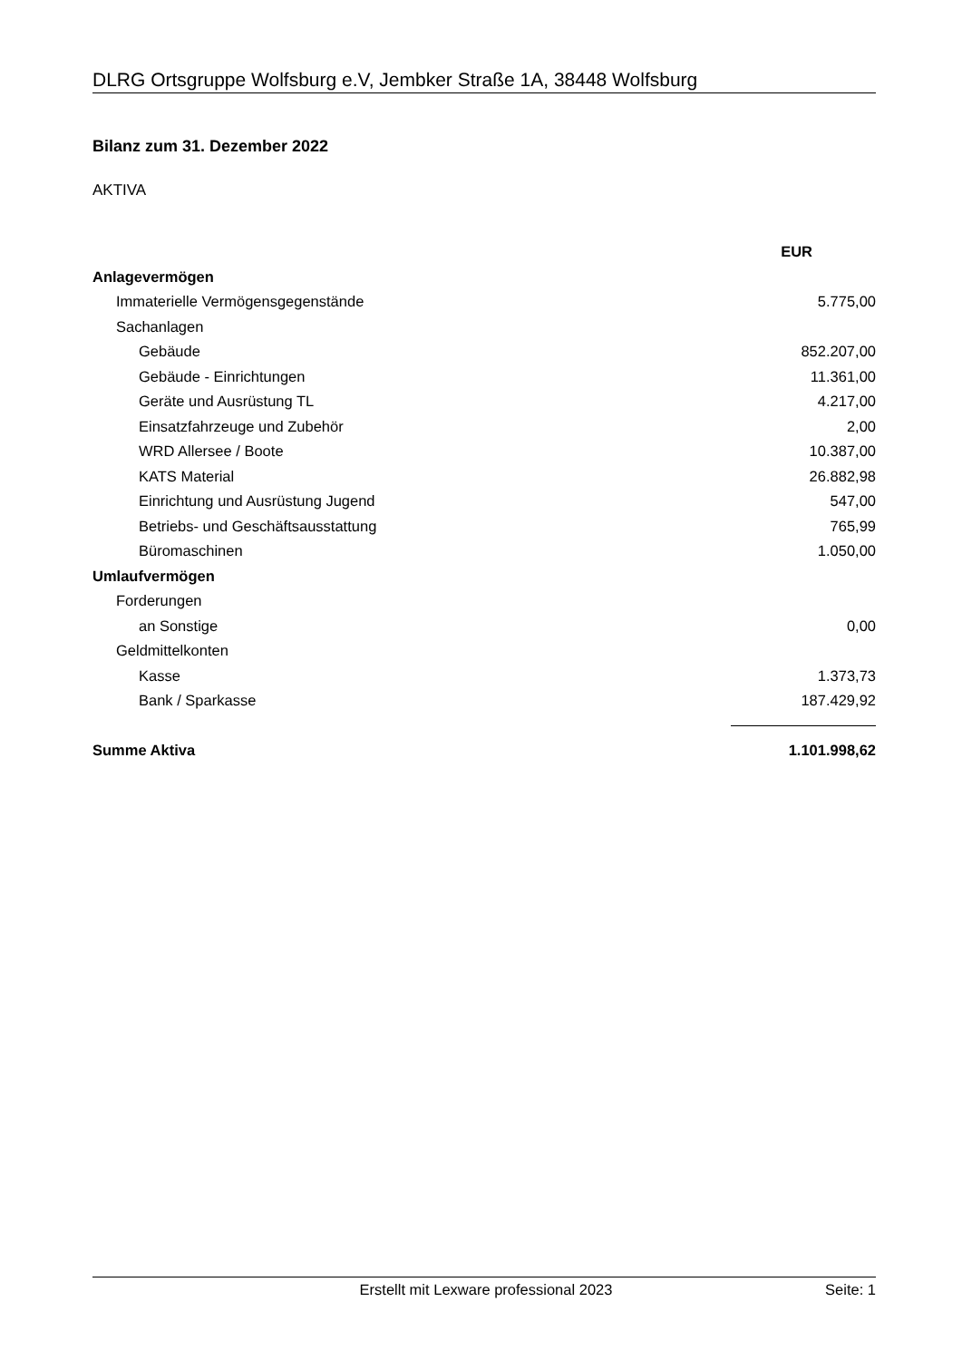DLRG Ortsgruppe Wolfsburg e.V, Jembker Straße 1A, 38448 Wolfsburg
Bilanz zum 31. Dezember 2022
AKTIVA
| | EUR |
| Anlagevermögen | |
| Immaterielle Vermögensgegenstände | 5.775,00 |
| Sachanlagen | |
| Gebäude | 852.207,00 |
| Gebäude - Einrichtungen | 11.361,00 |
| Geräte und Ausrüstung TL | 4.217,00 |
| Einsatzfahrzeuge und Zubehör | 2,00 |
| WRD Allersee / Boote | 10.387,00 |
| KATS Material | 26.882,98 |
| Einrichtung und Ausrüstung Jugend | 547,00 |
| Betriebs- und Geschäftsausstattung | 765,99 |
| Büromaschinen | 1.050,00 |
| Umlaufvermögen | |
| Forderungen | |
| an Sonstige | 0,00 |
| Geldmittelkonten | |
| Kasse | 1.373,73 |
| Bank / Sparkasse | 187.429,92 |
| Summe Aktiva | 1.101.998,62 |
Erstellt mit Lexware professional 2023 Seite: 1